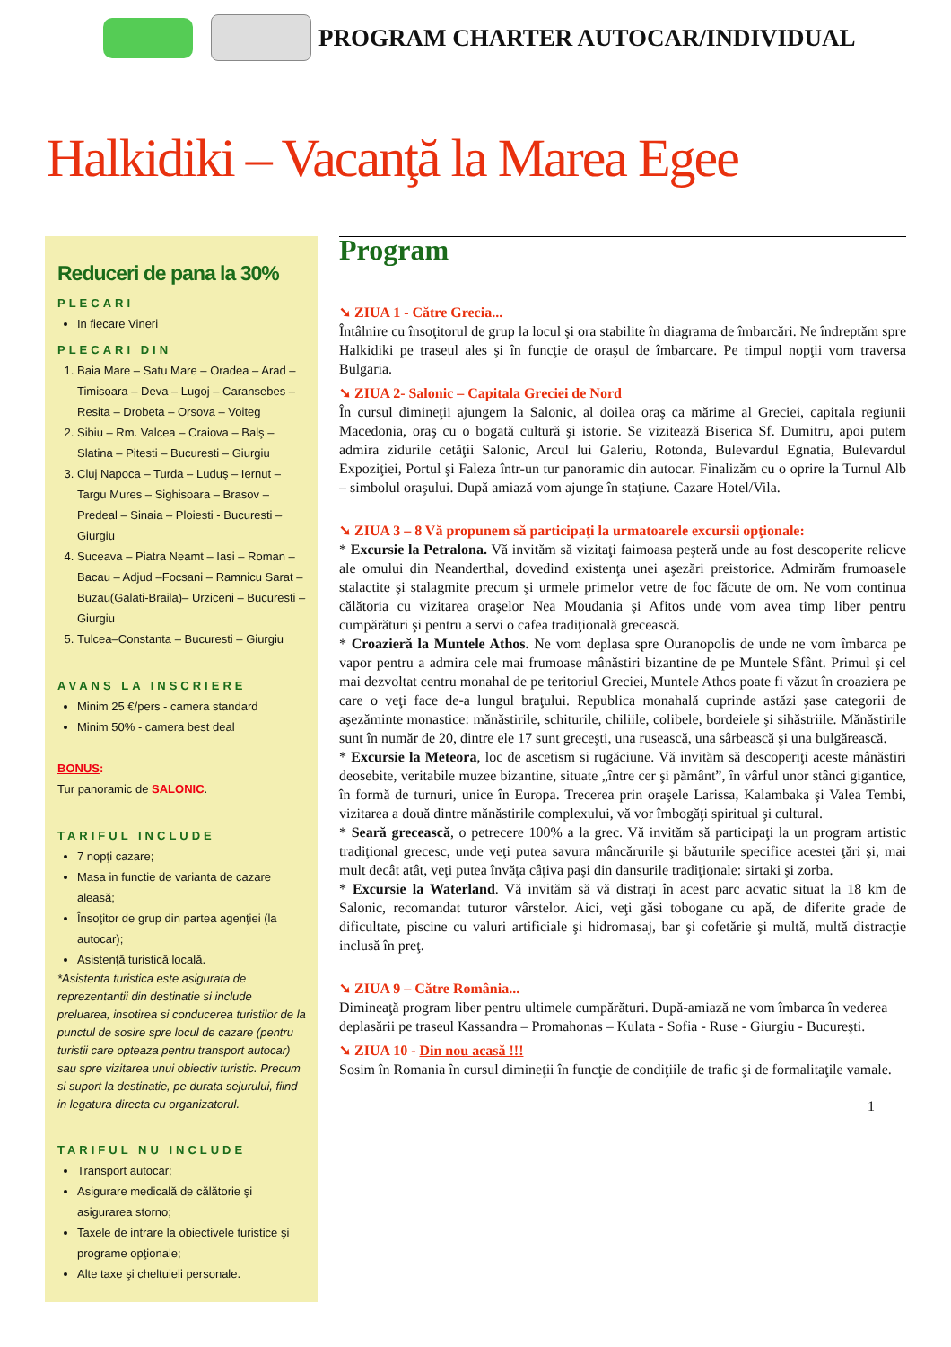PROGRAM CHARTER AUTOCAR/INDIVIDUAL
Halkidiki – Vacanţă la Marea Egee
Reduceri de pana la 30%
PLECARI
In fiecare Vineri
PLECARI DIN
1. Baia Mare – Satu Mare – Oradea – Arad – Timisoara – Deva – Lugoj – Caransebes – Resita – Drobeta – Orsova – Voiteg
2. Sibiu – Rm. Valcea – Craiova – Balş – Slatina – Pitesti – Bucuresti – Giurgiu
3. Cluj Napoca – Turda – Luduş – Iernut – Targu Mures – Sighisoara – Brasov – Predeal – Sinaia – Ploiesti - Bucuresti – Giurgiu
4. Suceava – Piatra Neamt – Iasi – Roman – Bacau – Adjud –Focsani – Ramnicu Sarat – Buzau(Galati-Braila)– Urziceni – Bucuresti – Giurgiu
5. Tulcea–Constanta – Bucuresti – Giurgiu
AVANS LA INSCRIERE
Minim 25 €/pers - camera standard
Minim 50% - camera best deal
BONUS:
Tur panoramic de SALONIC.
TARIFUL INCLUDE
7 nopţi cazare;
Masa in functie de varianta de cazare aleasă;
Însoţitor de grup din partea agenţiei (la autocar);
Asistenţă turistică locală.
*Asistenta turistica este asigurata de reprezentantii din destinatie si include preluarea, insotirea si conducerea turistilor de la punctul de sosire spre locul de cazare (pentru turistii care opteaza pentru transport autocar) sau spre vizitarea unui obiectiv turistic. Precum si suport la destinatie, pe durata sejurului, fiind in legatura directa cu organizatorul.
TARIFUL NU INCLUDE
Transport autocar;
Asigurare medicală de călătorie şi asigurarea storno;
Taxele de intrare la obiectivele turistice şi programe opţionale;
Alte taxe şi cheltuieli personale.
Program
➘ ZIUA 1 - Către Grecia...
Întâlnire cu însoţitorul de grup la locul şi ora stabilite în diagrama de îmbarcări. Ne îndreptăm spre Halkidiki pe traseul ales şi în funcţie de oraşul de îmbarcare. Pe timpul nopţii vom traversa Bulgaria.
➘ ZIUA 2- Salonic – Capitala Greciei de Nord
În cursul dimineţii ajungem la Salonic, al doilea oraş ca mărime al Greciei, capitala regiunii Macedonia, oraş cu o bogată cultură şi istorie. Se vizitează Biserica Sf. Dumitru, apoi putem admira zidurile cetăţii Salonic, Arcul lui Galeriu, Rotonda, Bulevardul Egnatia, Bulevardul Expoziţiei, Portul şi Faleza într-un tur panoramic din autocar. Finalizăm cu o oprire la Turnul Alb – simbolul oraşului. După amiază vom ajunge în staţiune. Cazare Hotel/Vila.
➘ ZIUA 3 – 8 Vă propunem să participaţi la urmatoarele excursii opţionale:
* Excursie la Petralona. Vă invităm să vizitaţi faimoasa peşteră unde au fost descoperite relicve ale omului din Neanderthal, dovedind existenţa unei aşezări preistorice. Admirăm frumoasele stalactite şi stalagmite precum şi urmele primelor vetre de foc făcute de om. Ne vom continua călătoria cu vizitarea oraşelor Nea Moudania şi Afitos unde vom avea timp liber pentru cumpărături şi pentru a servi o cafea tradiţională grecească.
* Croazieră la Muntele Athos. Ne vom deplasa spre Ouranopolis de unde ne vom îmbarca pe vapor pentru a admira cele mai frumoase mânăstiri bizantine de pe Muntele Sfânt. Primul şi cel mai dezvoltat centru monahal de pe teritoriul Greciei, Muntele Athos poate fi văzut în croaziera pe care o veţi face de-a lungul braţului. Republica monahală cuprinde astăzi şase categorii de aşezăminte monastice: mănăstirile, schiturile, chiliile, colibele, bordeiele şi sihăstriile. Mănăstirile sunt în număr de 20, dintre ele 17 sunt greceşti, una rusească, una sârbească şi una bulgărească.
* Excursie la Meteora, loc de ascetism si rugăciune. Vă invităm să descoperiţi aceste mânăstiri deosebite, veritabile muzee bizantine, situate „între cer şi pământ”, în vârful unor stânci gigantice, în formă de turnuri, unice în Europa. Trecerea prin oraşele Larissa, Kalambaka şi Valea Tembi, vizitarea a două dintre mănăstirile complexului, vă vor îmbogăţi spiritual şi cultural.
* Seară grecească, o petrecere 100% a la grec. Vă invităm să participaţi la un program artistic tradiţional grecesc, unde veţi putea savura mâncărurile şi băuturile specifice acestei ţări şi, mai mult decât atât, veţi putea învăţa câţiva paşi din dansurile tradiţionale: sirtaki şi zorba.
* Excursie la Waterland. Vă invităm să vă distraţi în acest parc acvatic situat la 18 km de Salonic, recomandat tuturor vârstelor. Aici, veţi găsi tobogane cu apă, de diferite grade de dificultate, piscine cu valuri artificiale şi hidromasaj, bar şi cofetărie şi multă, multă distracţie inclusă în preţ.
➘ ZIUA 9 – Către România...
Dimineaţă program liber pentru ultimele cumpărături. După-amiază ne vom îmbarca în vederea deplasării pe traseul Kassandra – Promahonas – Kulata - Sofia - Ruse - Giurgiu - Bucureşti.
➘ ZIUA 10 - Din nou acasă !!!
Sosim în Romania în cursul dimineţii în funcţie de condiţiile de trafic şi de formalitaţile vamale.
1